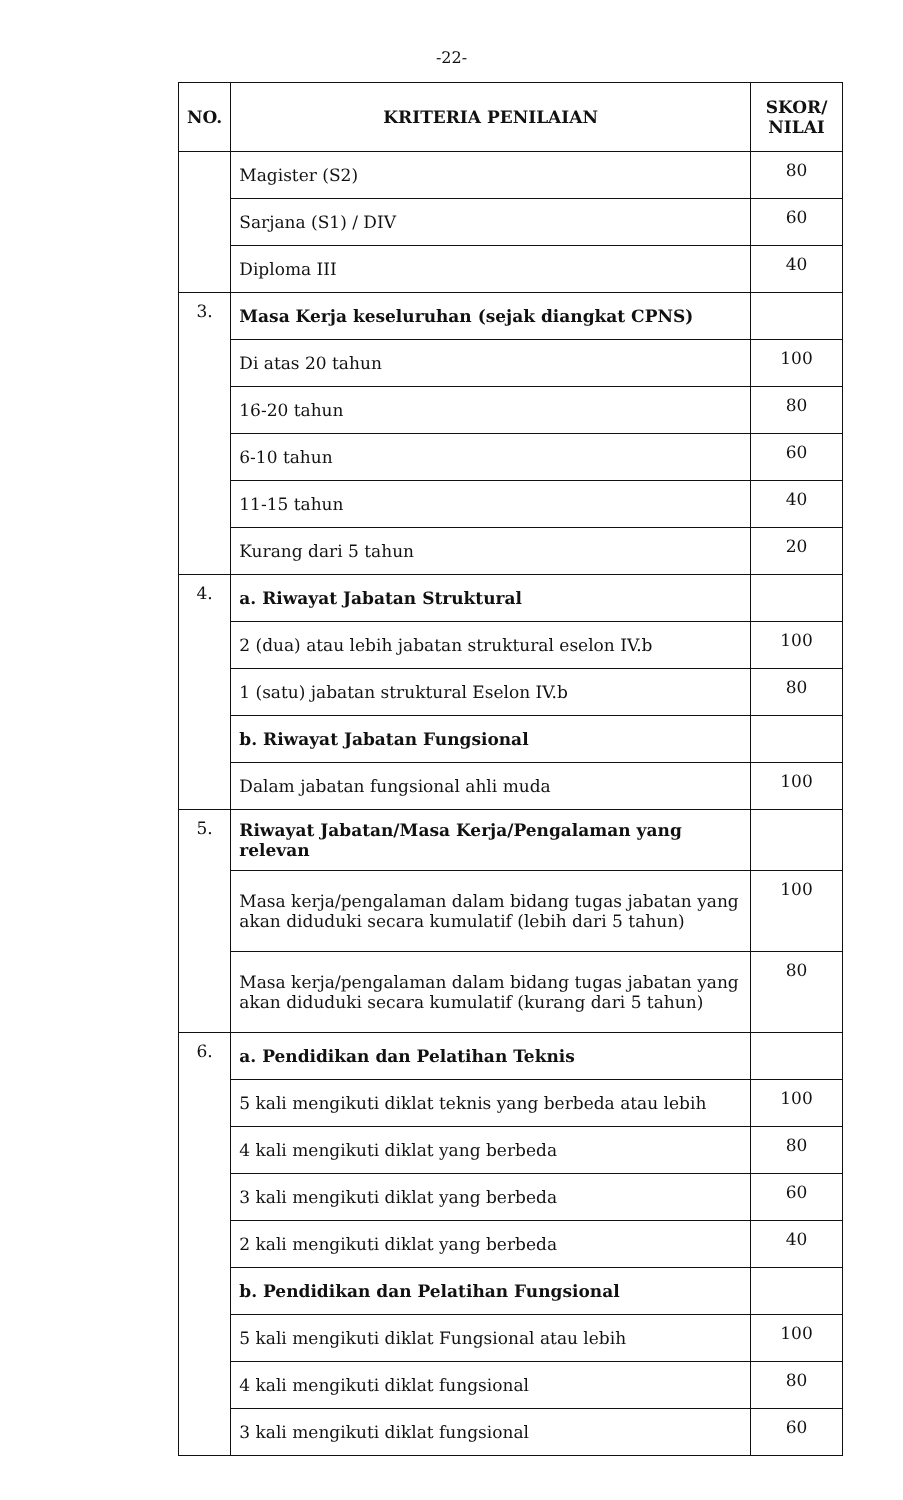-22-
| NO. | KRITERIA PENILAIAN | SKOR/ NILAI |
| --- | --- | --- |
| | Magister (S2) | 80 |
| | Sarjana (S1) / DIV | 60 |
| | Diploma III | 40 |
| 3. | Masa Kerja keseluruhan (sejak diangkat CPNS) | |
| | Di atas 20 tahun | 100 |
| | 16-20 tahun | 80 |
| | 6-10 tahun | 60 |
| | 11-15 tahun | 40 |
| | Kurang dari 5 tahun | 20 |
| 4. | a. Riwayat Jabatan Struktural | |
| | 2 (dua) atau lebih jabatan struktural eselon IV.b | 100 |
| | 1 (satu) jabatan struktural Eselon IV.b | 80 |
| | b. Riwayat Jabatan Fungsional | |
| | Dalam jabatan fungsional ahli muda | 100 |
| 5. | Riwayat Jabatan/Masa Kerja/Pengalaman yang relevan | |
| | Masa kerja/pengalaman dalam bidang tugas jabatan yang akan diduduki secara kumulatif (lebih dari 5 tahun) | 100 |
| | Masa kerja/pengalaman dalam bidang tugas jabatan yang akan diduduki secara kumulatif (kurang dari 5 tahun) | 80 |
| 6. | a. Pendidikan dan Pelatihan Teknis | |
| | 5 kali mengikuti diklat teknis yang berbeda atau lebih | 100 |
| | 4 kali mengikuti diklat yang berbeda | 80 |
| | 3 kali mengikuti diklat yang berbeda | 60 |
| | 2 kali mengikuti diklat yang berbeda | 40 |
| | b. Pendidikan dan Pelatihan Fungsional | |
| | 5 kali mengikuti diklat Fungsional atau lebih | 100 |
| | 4 kali mengikuti diklat fungsional | 80 |
| | 3 kali mengikuti diklat fungsional | 60 |